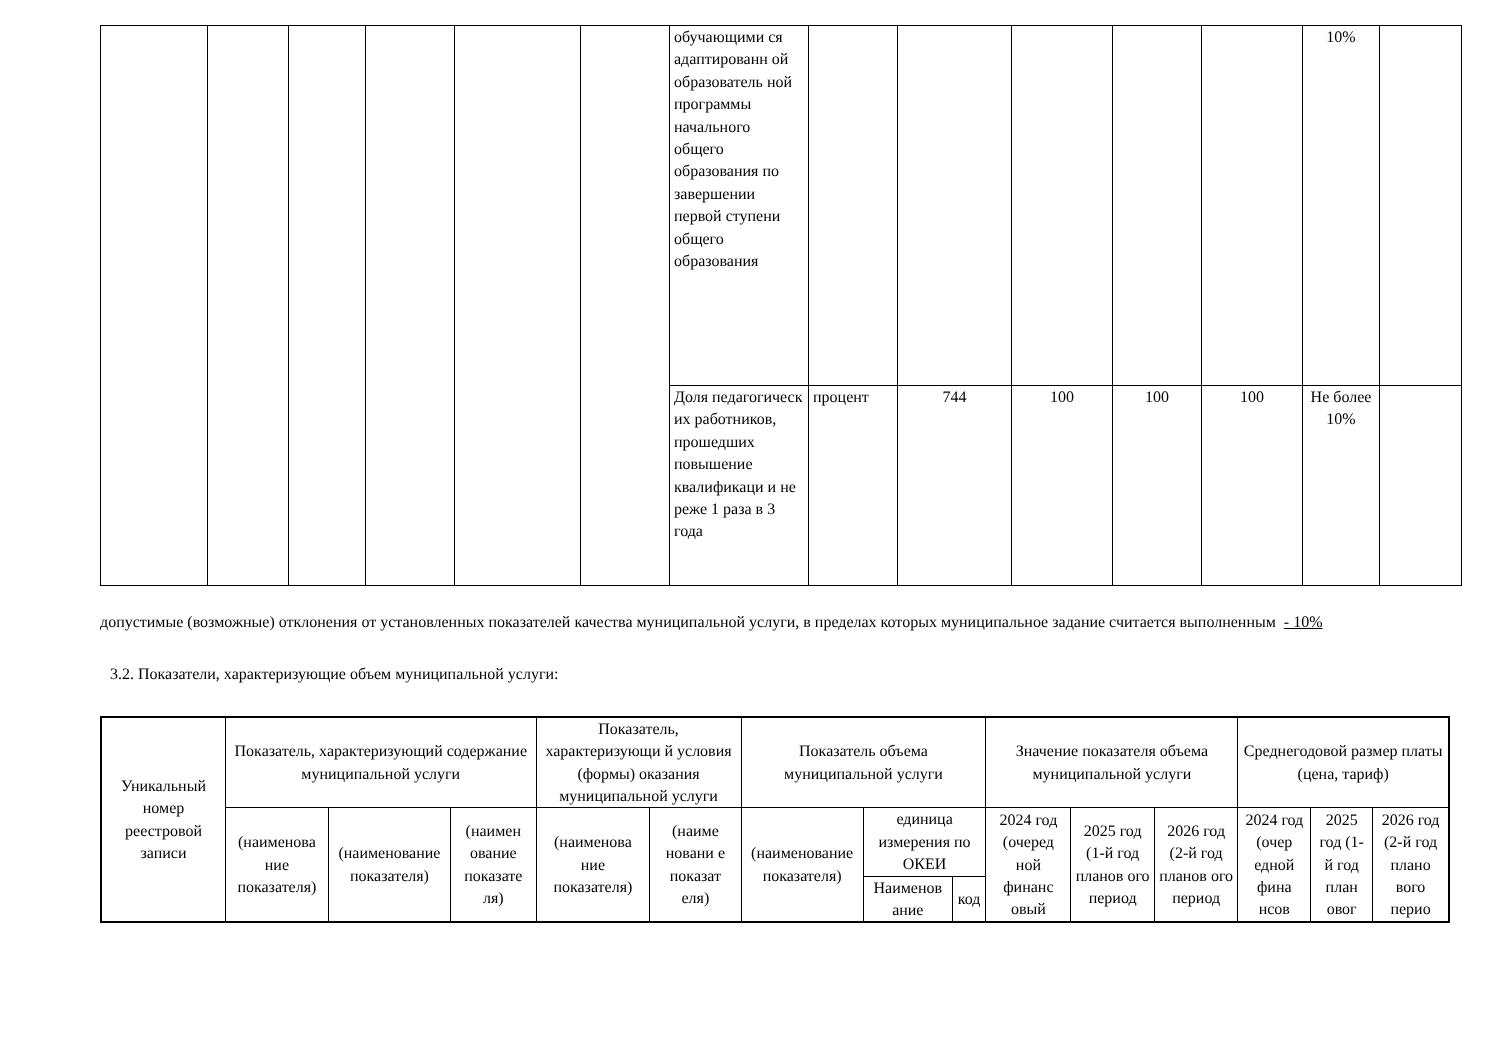| | | | | | | обучающими ся адаптированн ой образователь ной программы начального общего образования по завершении первой ступени общего образования | | | | | | 10% | |
| | | | | | | Доля педагогическ их работников, прошедших повышение квалификаци и не реже 1 раза в 3 года | процент | 744 | 100 | 100 | 100 | Не более 10% | |
допустимые (возможные) отклонения от установленных показателей качества муниципальной услуги, в пределах которых муниципальное задание считается выполненным - 10%
3.2. Показатели, характеризующие объем муниципальной услуги:
| Уникальный номер реестровой записи | Показатель, характеризующий содержание муниципальной услуги | | | Показатель, характеризующи й условия (формы) оказания муниципальной услуги | | Показатель объема муниципальной услуги | | | Значение показателя объема муниципальной услуги | | | Среднегодовой размер платы (цена, тариф) | | |
| --- | --- | --- | --- | --- | --- | --- | --- | --- | --- | --- | --- | --- | --- | --- |
| | (наименова ние показателя) | (наименование показателя) | (наимен ование показате ля) | (наименова ние показателя) | (наиме новани е показат еля) | (наименование показателя) | единица измерения по ОКЕИ | | 2024 год (очеред ной финанс овый | 2025 год (1-й год планов ого период | 2026 год (2-й год планов ого период | 2024 год (очер едной фина нсов | 2025 год (1-й год план овог | 2026 год (2-й год плано вого перио |
| | | | | | | | Наименов ание | код | | | | | | |